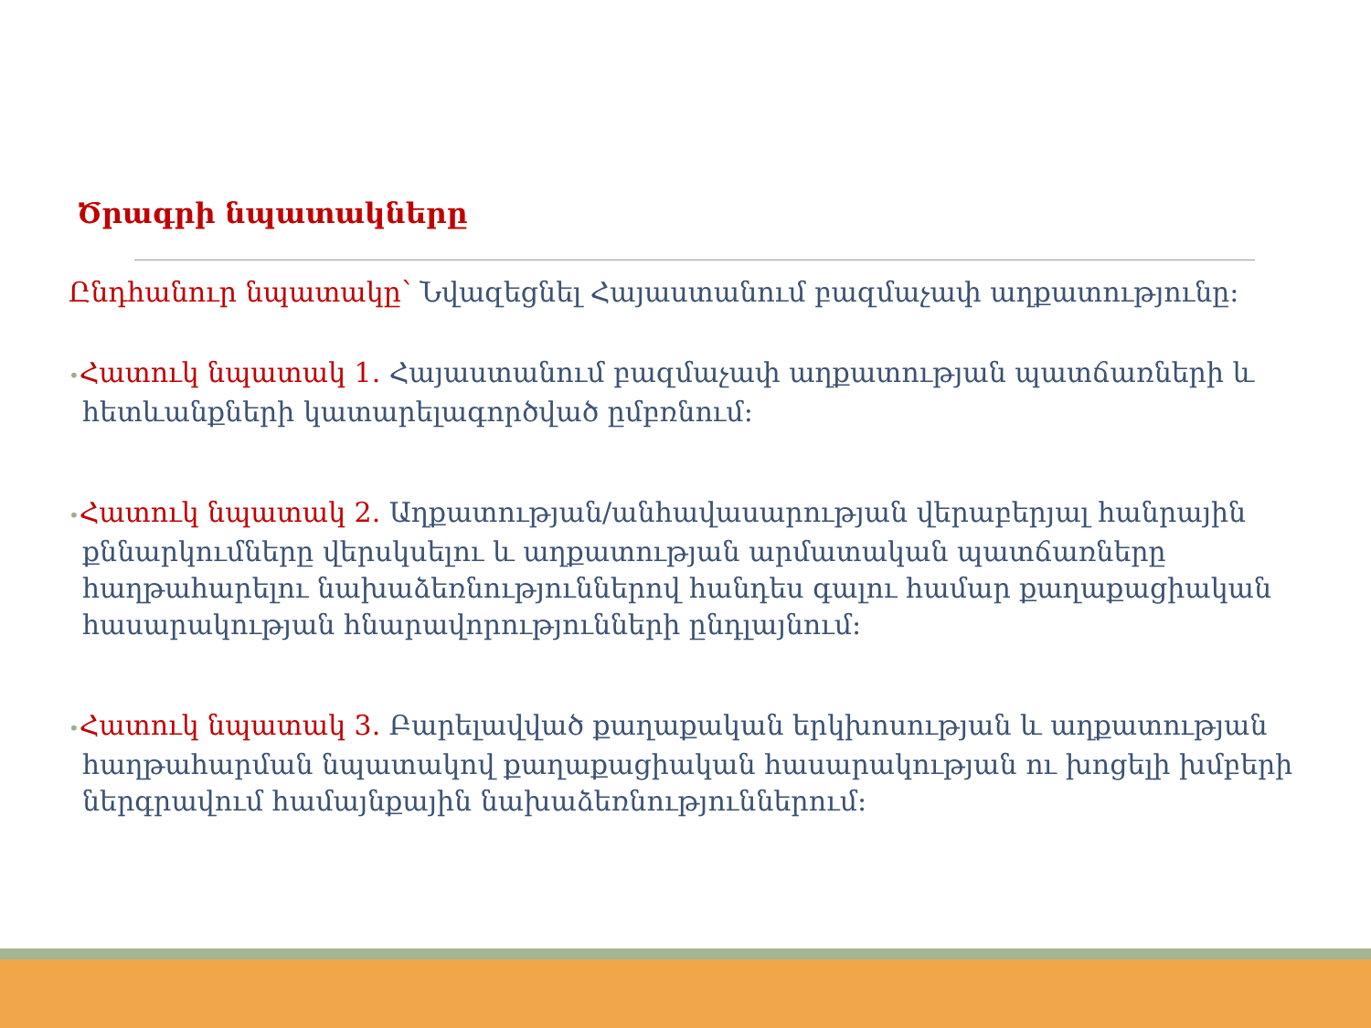Ծրագրի նպատակները
Ընդհանուր նպատակը՝ Նվազեցնել Հայաստանում բազմաչափ աղքատությունը:
•Հատուկ նպատակ 1. Հայաստանում բազմաչափ աղքատության պատճառների և հետևանքների կատարելագործված ըմբռնում:
•Հատուկ նպատակ 2. Աղքատության/անհավասարության վերաբերյալ հանրային քննարկումները վերսկսելու և աղքատության արմատական պատճառները հաղթահարելու նախաձեռնություններով հանդես գալու համար քաղաքացիական հասարակության հնարավորությունների ընդլայնում:
•Հատուկ նպատակ 3. Բարելավված քաղաքական երկխոսության և աղքատության հաղթահարման նպատակով քաղաքացիական հասարակության ու խոցելի խմբերի ներգրավում համայնքային նախաձեռնություններում: